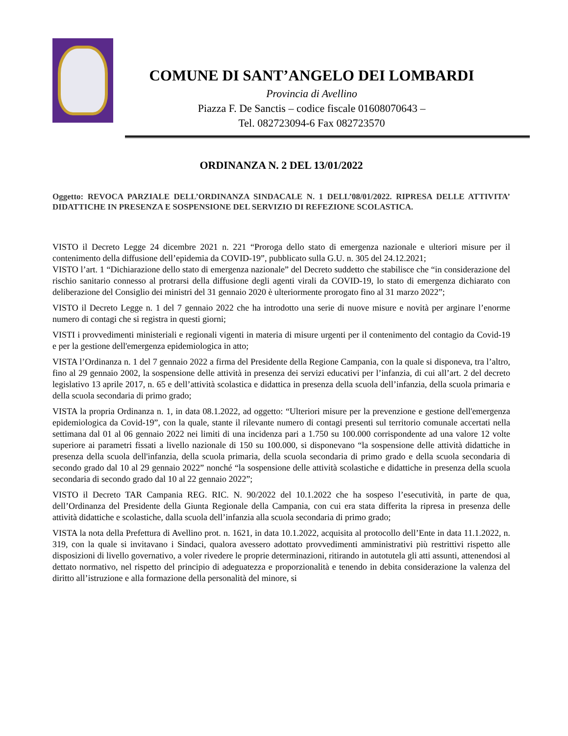COMUNE DI SANT’ANGELO DEI LOMBARDI
Provincia di Avellino
Piazza F. De Sanctis – codice fiscale 01608070643 –
Tel. 082723094-6 Fax 082723570
ORDINANZA N. 2 DEL 13/01/2022
Oggetto: REVOCA PARZIALE DELL’ORDINANZA SINDACALE N. 1 DELL’08/01/2022. RIPRESA DELLE ATTIVITA’ DIDATTICHE IN PRESENZA E SOSPENSIONE DEL SERVIZIO DI REFEZIONE SCOLASTICA.
VISTO il Decreto Legge 24 dicembre 2021 n. 221 “Proroga dello stato di emergenza nazionale e ulteriori misure per il contenimento della diffusione dell’epidemia da COVID-19”, pubblicato sulla G.U. n. 305 del 24.12.2021;
VISTO l’art. 1 “Dichiarazione dello stato di emergenza nazionale” del Decreto suddetto che stabilisce che “in considerazione del rischio sanitario connesso al protrarsi della diffusione degli agenti virali da COVID-19, lo stato di emergenza dichiarato con deliberazione del Consiglio dei ministri del 31 gennaio 2020 è ulteriormente prorogato fino al 31 marzo 2022”;
VISTO il Decreto Legge n. 1 del 7 gennaio 2022 che ha introdotto una serie di nuove misure e novità per arginare l’enorme numero di contagi che si registra in questi giorni;
VISTI i provvedimenti ministeriali e regionali vigenti in materia di misure urgenti per il contenimento del contagio da Covid-19 e per la gestione dell'emergenza epidemiologica in atto;
VISTA l’Ordinanza n. 1 del 7 gennaio 2022 a firma del Presidente della Regione Campania, con la quale si disponeva, tra l’altro, fino al 29 gennaio 2002, la sospensione delle attività in presenza dei servizi educativi per l’infanzia, di cui all’art. 2 del decreto legislativo 13 aprile 2017, n. 65 e dell’attività scolastica e didattica in presenza della scuola dell’infanzia, della scuola primaria e della scuola secondaria di primo grado;
VISTA la propria Ordinanza n. 1, in data 08.1.2022, ad oggetto: “Ulteriori misure per la prevenzione e gestione dell'emergenza epidemiologica da Covid-19”, con la quale, stante il rilevante numero di contagi presenti sul territorio comunale accertati nella settimana dal 01 al 06 gennaio 2022 nei limiti di una incidenza pari a 1.750 su 100.000 corrispondente ad una valore 12 volte superiore ai parametri fissati a livello nazionale di 150 su 100.000, si disponevano “la sospensione delle attività didattiche in presenza della scuola dell'infanzia, della scuola primaria, della scuola secondaria di primo grado e della scuola secondaria di secondo grado dal 10 al 29 gennaio 2022” nonché “la sospensione delle attività scolastiche e didattiche in presenza della scuola secondaria di secondo grado dal 10 al 22 gennaio 2022”;
VISTO il Decreto TAR Campania REG. RIC. N. 90/2022 del 10.1.2022 che ha sospeso l’esecutività, in parte de qua, dell’Ordinanza del Presidente della Giunta Regionale della Campania, con cui era stata differita la ripresa in presenza delle attività didattiche e scolastiche, dalla scuola dell’infanzia alla scuola secondaria di primo grado;
VISTA la nota della Prefettura di Avellino prot. n. 1621, in data 10.1.2022, acquisita al protocollo dell’Ente in data 11.1.2022, n. 319, con la quale si invitavano i Sindaci, qualora avessero adottato provvedimenti amministrativi più restrittivi rispetto alle disposizioni di livello governativo, a voler rivedere le proprie determinazioni, ritirando in autotutela gli atti assunti, attenendosi al dettato normativo, nel rispetto del principio di adeguatezza e proporzionalità e tenendo in debita considerazione la valenza del diritto all’istruzione e alla formazione della personalità del minore, si